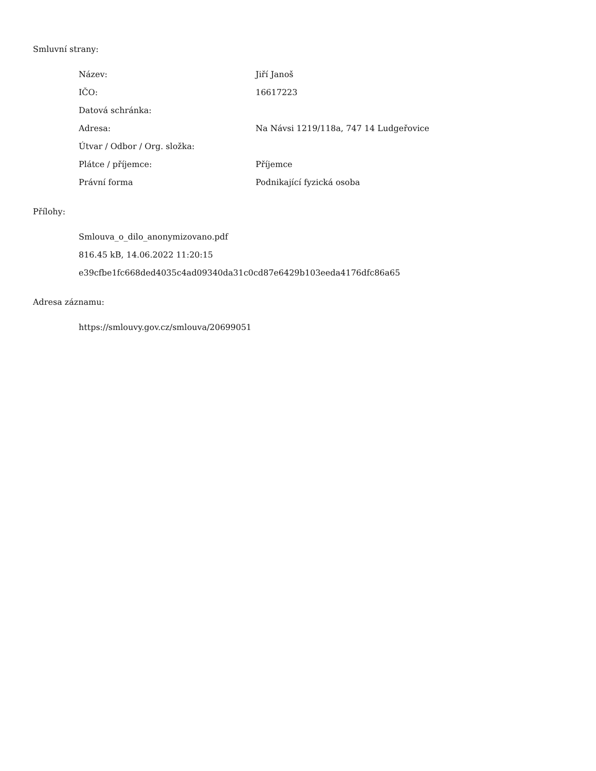Smluvní strany:
| Název: | Jiří Janoš |
| IČO: | 16617223 |
| Datová schránka: | |
| Adresa: | Na Návsi 1219/118a, 747 14 Ludgeřovice |
| Útvar / Odbor / Org. složka: | |
| Plátce / příjemce: | Příjemce |
| Právní forma | Podnikající fyzická osoba |
Přílohy:
Smlouva_o_dilo_anonymizovano.pdf
816.45 kB, 14.06.2022 11:20:15
e39cfbe1fc668ded4035c4ad09340da31c0cd87e6429b103eeda4176dfc86a65
Adresa záznamu:
https://smlouvy.gov.cz/smlouva/20699051